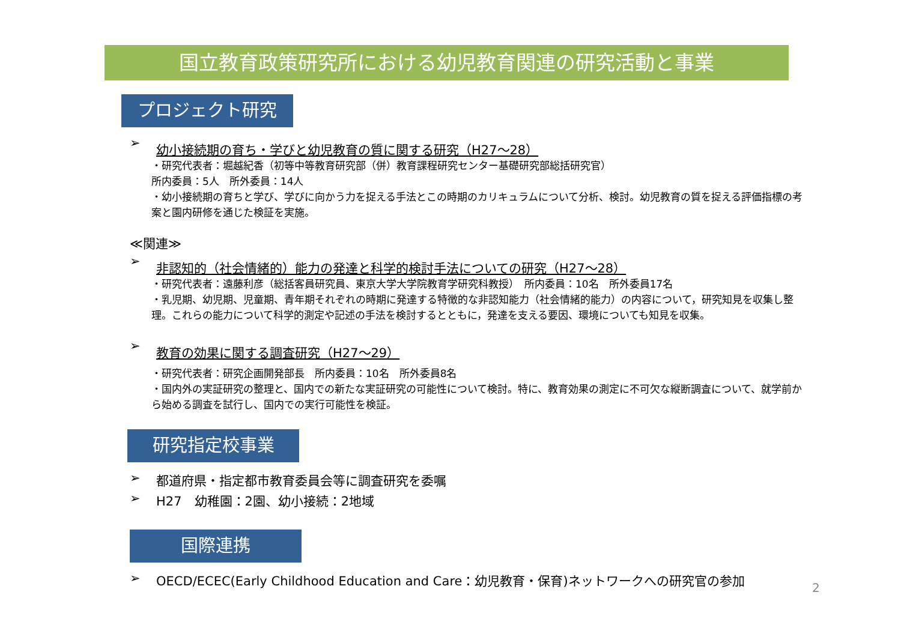国立教育政策研究所における幼児教育関連の研究活動と事業
プロジェクト研究
➢ 幼小接続期の育ち・学びと幼児教育の質に関する研究（H27～28）
・研究代表者：堀越紀香（初等中等教育研究部（併）教育課程研究センター基礎研究部総括研究官）
所内委員：5人　所外委員：14人
・幼小接続期の育ちと学び、学びに向かう力を捉える手法とこの時期のカリキュラムについて分析、検討。幼児教育の質を捉える評価指標の考案と園内研修を通じた検証を実施。
≪関連≫
➢ 非認知的（社会情緒的）能力の発達と科学的検討手法についての研究（H27～28）
・研究代表者：遠藤利彦（総括客員研究員、東京大学大学院教育学研究科教授）　所内委員：10名　所外委員17名
・乳児期、幼児期、児童期、青年期それぞれの時期に発達する特徴的な非認知能力（社会情緒的能力）の内容について，研究知見を収集し整理。これらの能力について科学的測定や記述の手法を検討するとともに，発達を支える要因、環境についても知見を収集。
➢ 教育の効果に関する調査研究（H27～29）
・研究代表者：研究企画開発部長　所内委員：10名　所外委員8名
・国内外の実証研究の整理と、国内での新たな実証研究の可能性について検討。特に、教育効果の測定に不可欠な縦断調査について、就学前から始める調査を試行し、国内での実行可能性を検証。
研究指定校事業
➢ 都道府県・指定都市教育委員会等に調査研究を委嘱
➢ H27　幼稚園：2園、幼小接続：2地域
国際連携
➢ OECD/ECEC(Early Childhood Education and Care：幼児教育・保育)ネットワークへの研究官の参加
2